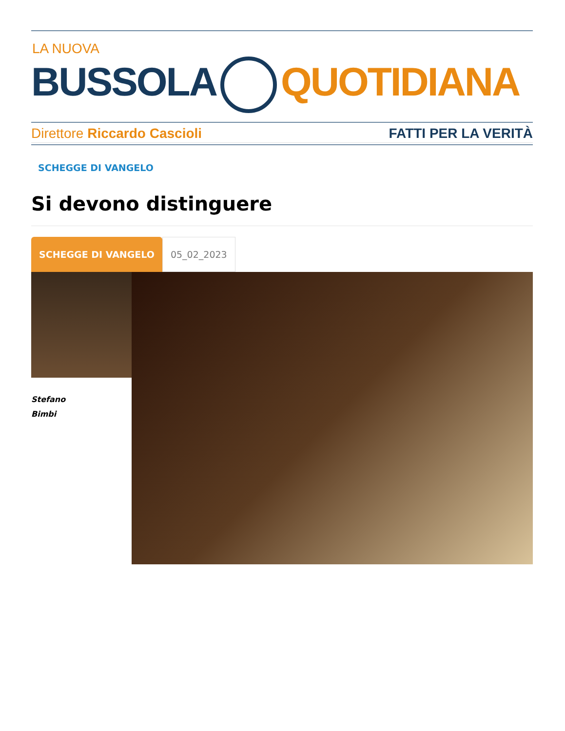LA NUOVA
BUSSOLA QUOTIDIANA
Direttore Riccardo Cascioli FATTI PER LA VERITÀ
SCHEGGE DI VANGELO
Si devono distinguere
SCHEGGE DI VANGELO 05_02_2023
Stefano
Bimbi